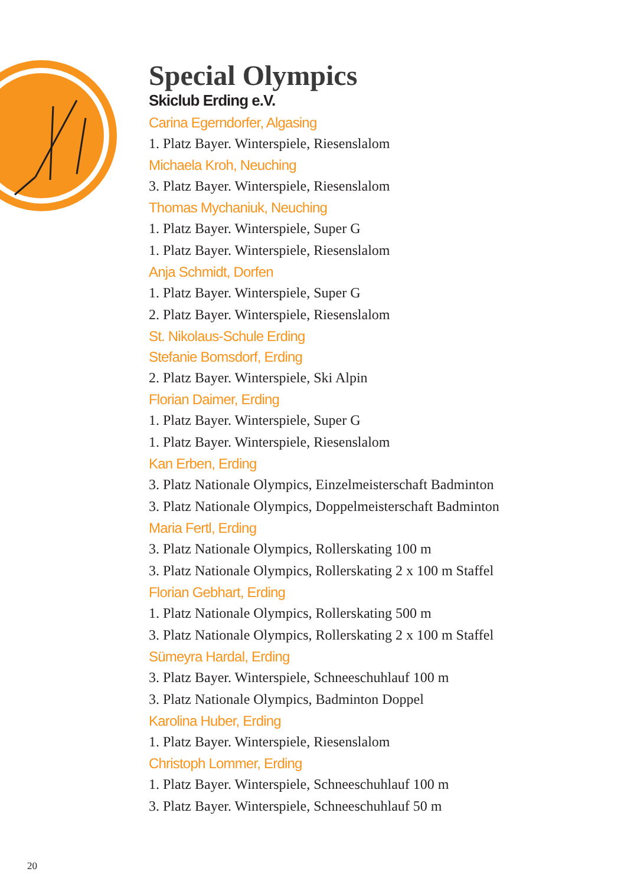Special Olympics
Skiclub Erding e.V.
Carina Egerndorfer, Algasing
1. Platz Bayer. Winterspiele, Riesenslalom
Michaela Kroh, Neuching
3. Platz Bayer. Winterspiele, Riesenslalom
Thomas Mychaniuk, Neuching
1. Platz Bayer. Winterspiele, Super G
1. Platz Bayer. Winterspiele, Riesenslalom
Anja Schmidt, Dorfen
1. Platz Bayer. Winterspiele, Super G
2. Platz Bayer. Winterspiele, Riesenslalom
St. Nikolaus-Schule Erding
Stefanie Bomsdorf, Erding
2. Platz Bayer. Winterspiele, Ski Alpin
Florian Daimer, Erding
1. Platz Bayer. Winterspiele, Super G
1. Platz Bayer. Winterspiele, Riesenslalom
Kan Erben, Erding
3. Platz Nationale Olympics, Einzelmeisterschaft Badminton
3. Platz Nationale Olympics, Doppelmeisterschaft Badminton
Maria Fertl, Erding
3. Platz Nationale Olympics, Rollerskating 100 m
3. Platz Nationale Olympics, Rollerskating 2 x 100 m Staffel
Florian Gebhart, Erding
1. Platz Nationale Olympics, Rollerskating 500 m
3. Platz Nationale Olympics, Rollerskating 2 x 100 m Staffel
Sümeyra Hardal, Erding
3. Platz Bayer. Winterspiele, Schneeschuhlauf 100 m
3. Platz Nationale Olympics, Badminton Doppel
Karolina Huber, Erding
1. Platz Bayer. Winterspiele, Riesenslalom
Christoph Lommer, Erding
1. Platz Bayer. Winterspiele, Schneeschuhlauf 100 m
3. Platz Bayer. Winterspiele, Schneeschuhlauf 50 m
20